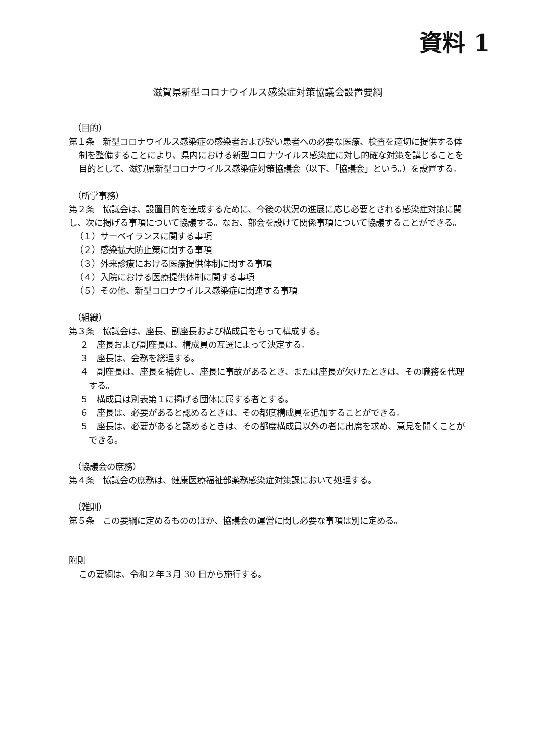資料 1
滋賀県新型コロナウイルス感染症対策協議会設置要綱
（目的）
第１条　新型コロナウイルス感染症の感染者および疑い患者への必要な医療、検査を適切に提供する体制を整備することにより、県内における新型コロナウイルス感染症に対し的確な対策を講じることを目的として、滋賀県新型コロナウイルス感染症対策協議会（以下、「協議会」という。）を設置する。
（所掌事務）
第２条　協議会は、設置目的を達成するために、今後の状況の進展に応じ必要とされる感染症対策に関し、次に掲げる事項について協議する。なお、部会を設けて関係事項について協議することができる。
（１）サーベイランスに関する事項
（２）感染拡大防止策に関する事項
（３）外来診療における医療提供体制に関する事項
（４）入院における医療提供体制に関する事項
（５）その他、新型コロナウイルス感染症に関連する事項
（組織）
第３条　協議会は、座長、副座長および構成員をもって構成する。
２　座長および副座長は、構成員の互選によって決定する。
３　座長は、会務を総理する。
４　副座長は、座長を補佐し、座長に事故があるとき、または座長が欠けたときは、その職務を代理する。
５　構成員は別表第１に掲げる団体に属する者とする。
６　座長は、必要があると認めるときは、その都度構成員を追加することができる。
５　座長は、必要があると認めるときは、その都度構成員以外の者に出席を求め、意見を聞くことができる。
（協議会の庶務）
第４条　協議会の庶務は、健康医療福祉部薬務感染症対策課において処理する。
（雑則）
第５条　この要綱に定めるもののほか、協議会の運営に関し必要な事項は別に定める。
附則
この要綱は、令和２年３月 30 日から施行する。